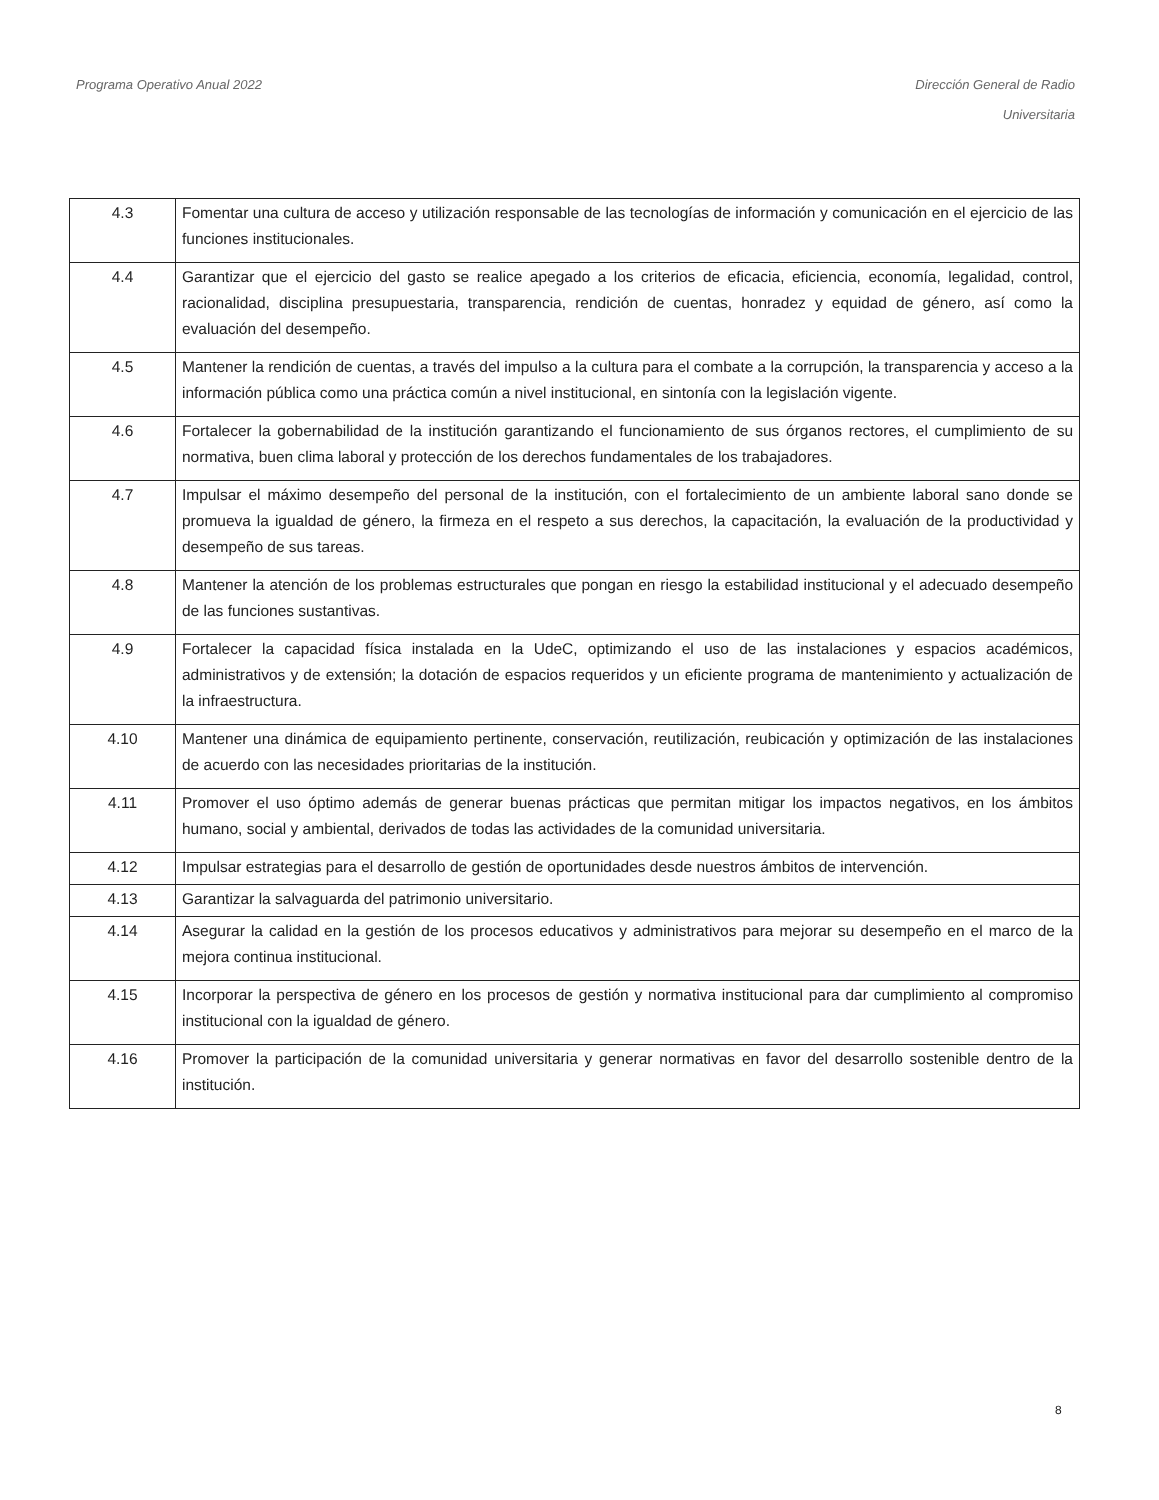Programa Operativo Anual 2022 Dirección General de Radio
Universitaria
| 4.3 | Fomentar una cultura de acceso y utilización responsable de las tecnologías de información y comunicación en el ejercicio de las funciones institucionales. |
| 4.4 | Garantizar que el ejercicio del gasto se realice apegado a los criterios de eficacia, eficiencia, economía, legalidad, control, racionalidad, disciplina presupuestaria, transparencia, rendición de cuentas, honradez y equidad de género, así como la evaluación del desempeño. |
| 4.5 | Mantener la rendición de cuentas, a través del impulso a la cultura para el combate a la corrupción, la transparencia y acceso a la información pública como una práctica común a nivel institucional, en sintonía con la legislación vigente. |
| 4.6 | Fortalecer la gobernabilidad de la institución garantizando el funcionamiento de sus órganos rectores, el cumplimiento de su normativa, buen clima laboral y protección de los derechos fundamentales de los trabajadores. |
| 4.7 | Impulsar el máximo desempeño del personal de la institución, con el fortalecimiento de un ambiente laboral sano donde se promueva la igualdad de género, la firmeza en el respeto a sus derechos, la capacitación, la evaluación de la productividad y desempeño de sus tareas. |
| 4.8 | Mantener la atención de los problemas estructurales que pongan en riesgo la estabilidad institucional y el adecuado desempeño de las funciones sustantivas. |
| 4.9 | Fortalecer la capacidad física instalada en la UdeC, optimizando el uso de las instalaciones y espacios académicos, administrativos y de extensión; la dotación de espacios requeridos y un eficiente programa de mantenimiento y actualización de la infraestructura. |
| 4.10 | Mantener una dinámica de equipamiento pertinente, conservación, reutilización, reubicación y optimización de las instalaciones de acuerdo con las necesidades prioritarias de la institución. |
| 4.11 | Promover el uso óptimo además de generar buenas prácticas que permitan mitigar los impactos negativos, en los ámbitos humano, social y ambiental, derivados de todas las actividades de la comunidad universitaria. |
| 4.12 | Impulsar estrategias para el desarrollo de gestión de oportunidades desde nuestros ámbitos de intervención. |
| 4.13 | Garantizar la salvaguarda del patrimonio universitario. |
| 4.14 | Asegurar la calidad en la gestión de los procesos educativos y administrativos para mejorar su desempeño en el marco de la mejora continua institucional. |
| 4.15 | Incorporar la perspectiva de género en los procesos de gestión y normativa institucional para dar cumplimiento al compromiso institucional con la igualdad de género. |
| 4.16 | Promover la participación de la comunidad universitaria y generar normativas en favor del desarrollo sostenible dentro de la institución. |
8